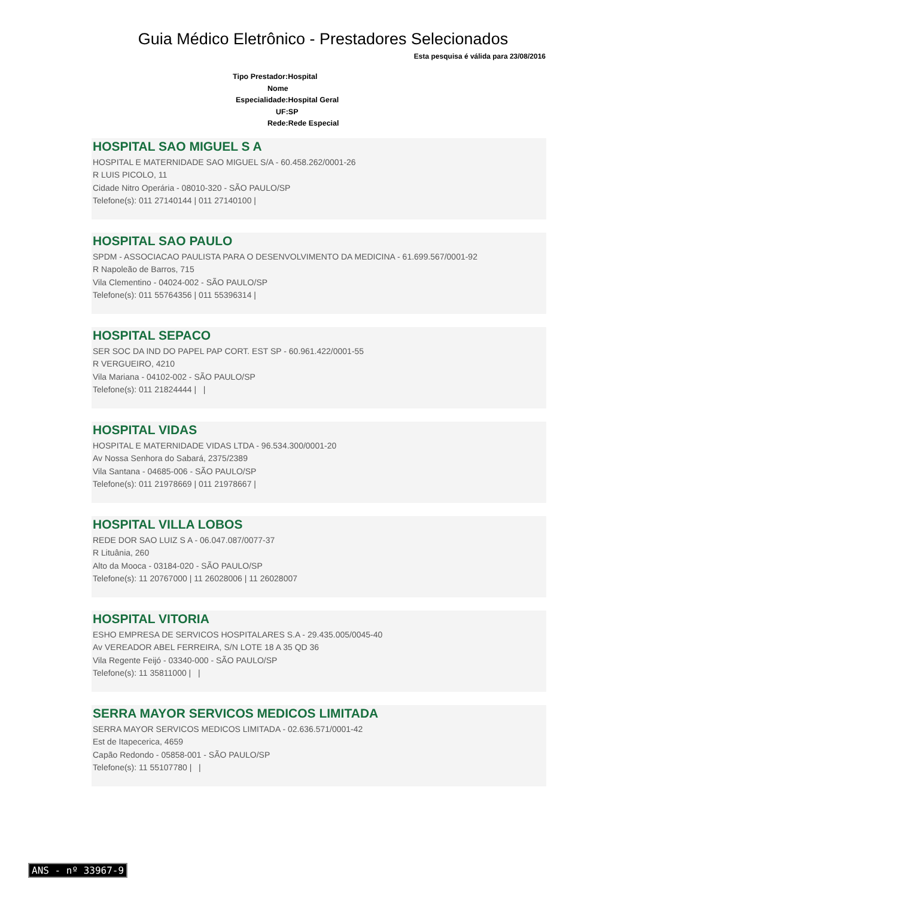Guia Médico Eletrônico - Prestadores Selecionados
Esta pesquisa é válida para 23/08/2016
Tipo Prestador:Hospital
Nome
Especialidade:Hospital Geral
UF:SP
Rede:Rede Especial
HOSPITAL SAO MIGUEL S A
HOSPITAL E MATERNIDADE SAO MIGUEL S/A - 60.458.262/0001-26
R LUIS PICOLO, 11
Cidade Nitro Operária - 08010-320 - SÃO PAULO/SP
Telefone(s): 011 27140144 | 011 27140100 |
HOSPITAL SAO PAULO
SPDM - ASSOCIACAO PAULISTA PARA O DESENVOLVIMENTO DA MEDICINA - 61.699.567/0001-92
R Napoleão de Barros, 715
Vila Clementino - 04024-002 - SÃO PAULO/SP
Telefone(s): 011 55764356 | 011 55396314 |
HOSPITAL SEPACO
SER SOC DA IND DO PAPEL PAP CORT. EST SP - 60.961.422/0001-55
R VERGUEIRO, 4210
Vila Mariana - 04102-002 - SÃO PAULO/SP
Telefone(s): 011 21824444 | |
HOSPITAL VIDAS
HOSPITAL E MATERNIDADE VIDAS LTDA - 96.534.300/0001-20
Av Nossa Senhora do Sabará, 2375/2389
Vila Santana - 04685-006 - SÃO PAULO/SP
Telefone(s): 011 21978669 | 011 21978667 |
HOSPITAL VILLA LOBOS
REDE DOR SAO LUIZ S A - 06.047.087/0077-37
R Lituânia, 260
Alto da Mooca - 03184-020 - SÃO PAULO/SP
Telefone(s): 11 20767000 | 11 26028006 | 11 26028007
HOSPITAL VITORIA
ESHO EMPRESA DE SERVICOS HOSPITALARES S.A - 29.435.005/0045-40
Av VEREADOR ABEL FERREIRA, S/N LOTE 18 A 35 QD 36
Vila Regente Feijó - 03340-000 - SÃO PAULO/SP
Telefone(s): 11 35811000 | |
SERRA MAYOR SERVICOS MEDICOS LIMITADA
SERRA MAYOR SERVICOS MEDICOS LIMITADA - 02.636.571/0001-42
Est de Itapecerica, 4659
Capão Redondo - 05858-001 - SÃO PAULO/SP
Telefone(s): 11 55107780 | |
ANS - nº 33967-9